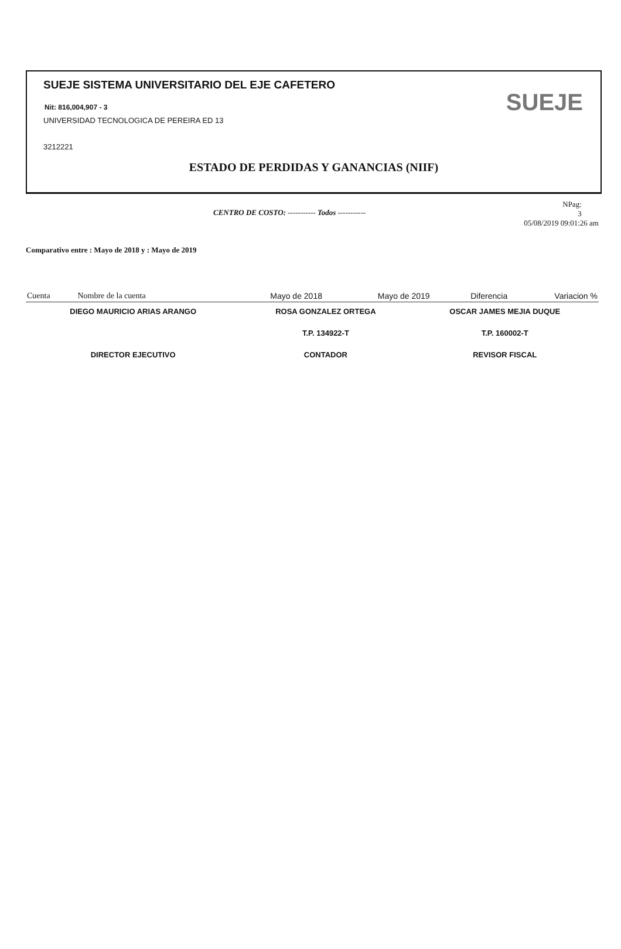SUEJE SISTEMA UNIVERSITARIO DEL EJE CAFETERO
Nit: 816,004,907 - 3
UNIVERSIDAD TECNOLOGICA DE PEREIRA ED 13
3212221
SUEJE
ESTADO DE PERDIDAS Y GANANCIAS (NIIF)
CENTRO DE COSTO: ----------- Todos -----------
NPag:
3
05/08/2019 09:01:26 am
Comparativo entre : Mayo de 2018 y : Mayo de 2019
| Cuenta | Nombre de la cuenta | Mayo de 2018 | Mayo de 2019 | Diferencia | Variacion % |
| --- | --- | --- | --- | --- | --- |
| DIEGO MAURICIO ARIAS ARANGO | ROSA GONZALEZ ORTEGA | OSCAR JAMES MEJIA DUQUE |
| | T.P. 134922-T | T.P. 160002-T |
| DIRECTOR EJECUTIVO | CONTADOR | REVISOR FISCAL |